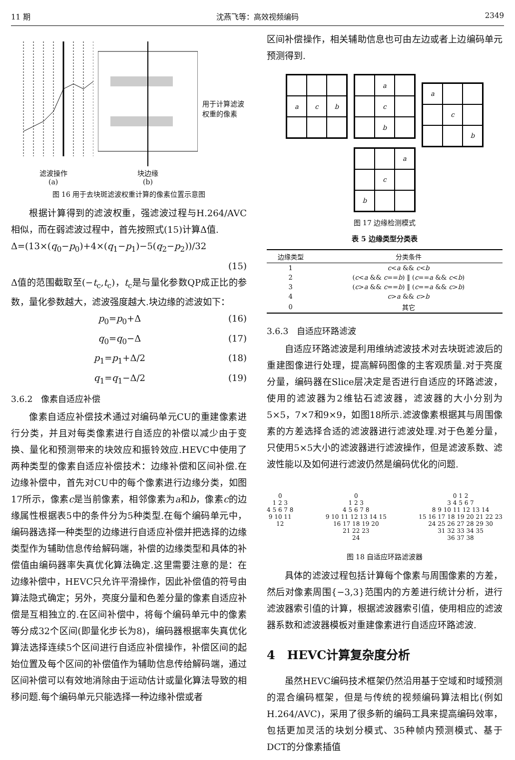11 期 沈燕飞等：高效视频编码 2349
滤波操作
(a)
块边缘
(b)
用于计算滤波
权重的像素
图 16 用于去块斑滤波权重计算的像素位置示意图
根据计算得到的滤波权重，强滤波过程与H.264/AVC相似，而在弱滤波过程中，首先按照式(15)计算Δ值.
Δ=(13×(q<sub>0</sub>−p<sub>0</sub>)+4×(q<sub>1</sub>−p<sub>1</sub>)−5(q<sub>2</sub>−p<sub>2</sub>))/32
(15)
Δ值的范围截取至(−t<sub>c</sub>,t<sub>c</sub>)，t<sub>c</sub>是与量化参数QP成正比的参数，量化参数越大，滤波强度越大.块边缘的滤波如下：
p<sub>0</sub>=p<sub>0</sub>+Δ (16)
q<sub>0</sub>=q<sub>0</sub>−Δ (17)
p<sub>1</sub>=p<sub>1</sub>+Δ/2 (18)
q<sub>1</sub>=q<sub>1</sub>−Δ/2 (19)
3.6.2　像素自适应补偿
像素自适应补偿技术通过对编码单元CU的重建像素进行分类，并且对每类像素进行自适应的补偿以减少由于变换、量化和预测带来的块效应和振铃效应.HEVC中使用了两种类型的像素自适应补偿技术：边缘补偿和区间补偿.在边缘补偿中，首先对CU中的每个像素进行边缘分类，如图17所示，像素c是当前像素，相邻像素为a和b，像素c的边缘属性根据表5中的条件分为5种类型.在每个编码单元中，编码器选择一种类型的边缘进行自适应补偿并把选择的边缘类型作为辅助信息传给解码端，补偿的边缘类型和具体的补偿值由编码器率失真优化算法确定.这里需要注意的是：在边缘补偿中，HEVC只允许平滑操作，因此补偿值的符号由算法隐式确定；另外，亮度分量和色差分量的像素自适应补偿是互相独立的.在区间补偿中，将每个编码单元中的像素等分成32个区间(即量化步长为8)，编码器根据率失真优化算法选择连续5个区间进行自适应补偿操作，补偿区间的起始位置及每个区间的补偿值作为辅助信息传给解码端，通过区间补偿可以有效地消除由于运动估计或量化算法导致的相移问题.每个编码单元只能选择一种边缘补偿或者
区间补偿操作，相关辅助信息也可由左边或者上边编码单元预测得到.
a
c
b
a
c
b
a
c
b
a
c
b
图 17 边缘检测模式
表 5 边缘类型分类表
| 边缘类型 | 分类条件 |
| --- | --- |
| 1 | c < a && c < b |
| 2 | ( c < a && c == b ) ‖ ( c == a && c < b ) |
| 3 | ( c > a && c == b ) ‖ ( c == a && c > b ) |
| 4 | c > a && c > b |
| 0 | 其它 |
3.6.3　自适应环路滤波
自适应环路滤波是利用维纳滤波技术对去块斑滤波后的重建图像进行处理，提高解码图像的主客观质量.对于亮度分量，编码器在Slice层决定是否进行自适应的环路滤波，使用的滤波器为2维钻石滤波器，滤波器的大小分别为5×5，7×7和9×9，如图18所示.滤波像素根据其与周围像素的方差选择合适的滤波器进行滤波处理.对于色差分量，只使用5×5大小的滤波器进行滤波操作，但是滤波系数、滤波性能以及如何进行滤波仍然是编码优化的问题.
0
1 2 3
4 5 6 7 8
9 10 11
12
0
1 2 3
4 5 6 7 8
9 10 11 12 13 14 15
16 17 18 19 20
21 22 23
24
0 1 2
3 4 5 6 7
8 9 10 11 12 13 14
15 16 17 18 19 20 21 22 23
24 25 26 27 28 29 30
31 32 33 34 35
36 37 38
图 18 自适应环路滤波器
具体的滤波过程包括计算每个像素与周围像素的方差，然后对像素周围{−3,3}范围内的方差进行统计分析，进行滤波器索引值的计算，根据滤波器索引值，使用相应的滤波器系数和滤波器模板对重建像素进行自适应环路滤波.
4　HEVC计算复杂度分析
虽然HEVC编码技术框架仍然沿用基于空域和时域预测的混合编码框架，但是与传统的视频编码算法相比(例如H.264/AVC)，采用了很多新的编码工具来提高编码效率，包括更加灵活的块划分模式、35种帧内预测模式、基于DCT的分像素插值